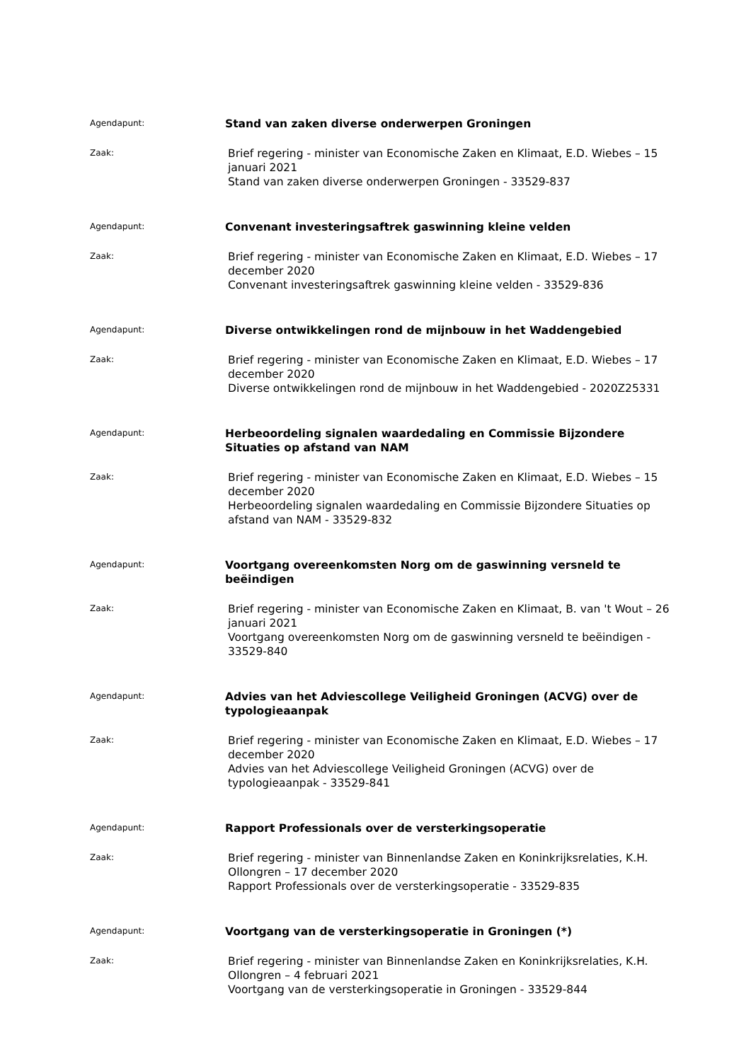Agendapunt:
Stand van zaken diverse onderwerpen Groningen
Zaak:
Brief regering - minister van Economische Zaken en Klimaat, E.D. Wiebes – 15 januari 2021
Stand van zaken diverse onderwerpen Groningen - 33529-837
Agendapunt:
Convenant investeringsaftrek gaswinning kleine velden
Zaak:
Brief regering - minister van Economische Zaken en Klimaat, E.D. Wiebes – 17 december 2020
Convenant investeringsaftrek gaswinning kleine velden - 33529-836
Agendapunt:
Diverse ontwikkelingen rond de mijnbouw in het Waddengebied
Zaak:
Brief regering - minister van Economische Zaken en Klimaat, E.D. Wiebes – 17 december 2020
Diverse ontwikkelingen rond de mijnbouw in het Waddengebied - 2020Z25331
Agendapunt:
Herbeoordeling signalen waardedaling en Commissie Bijzondere Situaties op afstand van NAM
Zaak:
Brief regering - minister van Economische Zaken en Klimaat, E.D. Wiebes – 15 december 2020
Herbeoordeling signalen waardedaling en Commissie Bijzondere Situaties op afstand van NAM - 33529-832
Agendapunt:
Voortgang overeenkomsten Norg om de gaswinning versneld te beëindigen
Zaak:
Brief regering - minister van Economische Zaken en Klimaat, B. van 't Wout – 26 januari 2021
Voortgang overeenkomsten Norg om de gaswinning versneld te beëindigen - 33529-840
Agendapunt:
Advies van het Adviescollege Veiligheid Groningen (ACVG) over de typologieaanpak
Zaak:
Brief regering - minister van Economische Zaken en Klimaat, E.D. Wiebes – 17 december 2020
Advies van het Adviescollege Veiligheid Groningen (ACVG) over de typologieaanpak - 33529-841
Agendapunt:
Rapport Professionals over de versterkingsoperatie
Zaak:
Brief regering - minister van Binnenlandse Zaken en Koninkrijksrelaties, K.H. Ollongren – 17 december 2020
Rapport Professionals over de versterkingsoperatie - 33529-835
Agendapunt:
Voortgang van de versterkingsoperatie in Groningen (*)
Zaak:
Brief regering - minister van Binnenlandse Zaken en Koninkrijksrelaties, K.H. Ollongren – 4 februari 2021
Voortgang van de versterkingsoperatie in Groningen - 33529-844